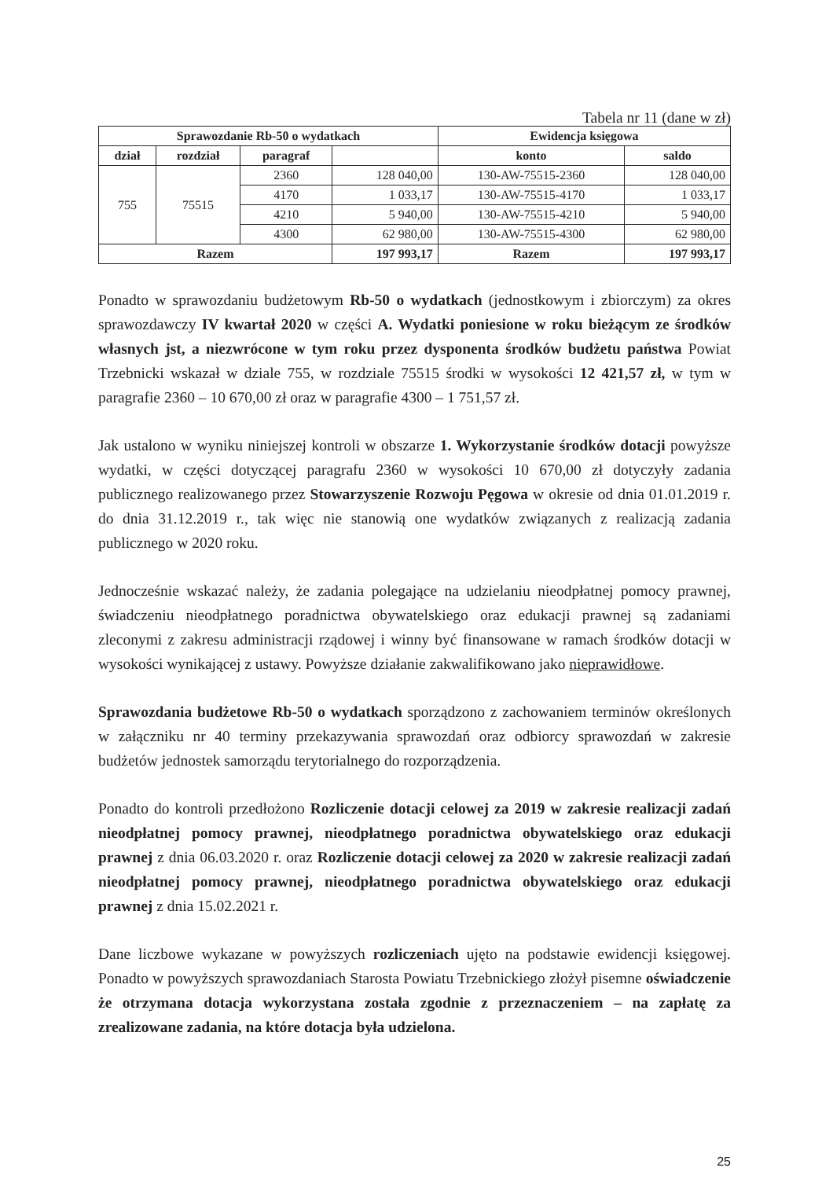Tabela nr 11 (dane w zł)
| Sprawozdanie Rb-50 o wydatkach | | | | Ewidencja księgowa | |
| --- | --- | --- | --- | --- | --- |
| dział | rozdział | paragraf | | konto | saldo |
| 755 | 75515 | 2360 | 128 040,00 | 130-AW-75515-2360 | 128 040,00 |
| | | 4170 | 1 033,17 | 130-AW-75515-4170 | 1 033,17 |
| | | 4210 | 5 940,00 | 130-AW-75515-4210 | 5 940,00 |
| | | 4300 | 62 980,00 | 130-AW-75515-4300 | 62 980,00 |
| Razem | | | 197 993,17 | Razem | 197 993,17 |
Ponadto w sprawozdaniu budżetowym Rb-50 o wydatkach (jednostkowym i zbiorczym) za okres sprawozdawczy IV kwartał 2020 w części A. Wydatki poniesione w roku bieżącym ze środków własnych jst, a niezwrócone w tym roku przez dysponenta środków budżetu państwa Powiat Trzebnicki wskazał w dziale 755, w rozdziale 75515 środki w wysokości 12 421,57 zł, w tym w paragrafie 2360 – 10 670,00 zł oraz w paragrafie 4300 – 1 751,57 zł.
Jak ustalono w wyniku niniejszej kontroli w obszarze 1. Wykorzystanie środków dotacji powyższe wydatki, w części dotyczącej paragrafu 2360 w wysokości 10 670,00 zł dotyczyły zadania publicznego realizowanego przez Stowarzyszenie Rozwoju Pęgowa w okresie od dnia 01.01.2019 r. do dnia 31.12.2019 r., tak więc nie stanowią one wydatków związanych z realizacją zadania publicznego w 2020 roku.
Jednocześnie wskazać należy, że zadania polegające na udzielaniu nieodpłatnej pomocy prawnej, świadczeniu nieodpłatnego poradnictwa obywatelskiego oraz edukacji prawnej są zadaniami zleconymi z zakresu administracji rządowej i winny być finansowane w ramach środków dotacji w wysokości wynikającej z ustawy. Powyższe działanie zakwalifikowano jako nieprawidłowe.
Sprawozdania budżetowe Rb-50 o wydatkach sporządzono z zachowaniem terminów określonych w załączniku nr 40 terminy przekazywania sprawozdań oraz odbiorcy sprawozdań w zakresie budżetów jednostek samorządu terytorialnego do rozporządzenia.
Ponadto do kontroli przedłożono Rozliczenie dotacji celowej za 2019 w zakresie realizacji zadań nieodpłatnej pomocy prawnej, nieodpłatnego poradnictwa obywatelskiego oraz edukacji prawnej z dnia 06.03.2020 r. oraz Rozliczenie dotacji celowej za 2020 w zakresie realizacji zadań nieodpłatnej pomocy prawnej, nieodpłatnego poradnictwa obywatelskiego oraz edukacji prawnej z dnia 15.02.2021 r.
Dane liczbowe wykazane w powyższych rozliczeniach ujęto na podstawie ewidencji księgowej. Ponadto w powyższych sprawozdaniach Starosta Powiatu Trzebnickiego złożył pisemne oświadczenie że otrzymana dotacja wykorzystana została zgodnie z przeznaczeniem – na zapłatę za zrealizowane zadania, na które dotacja była udzielona.
25